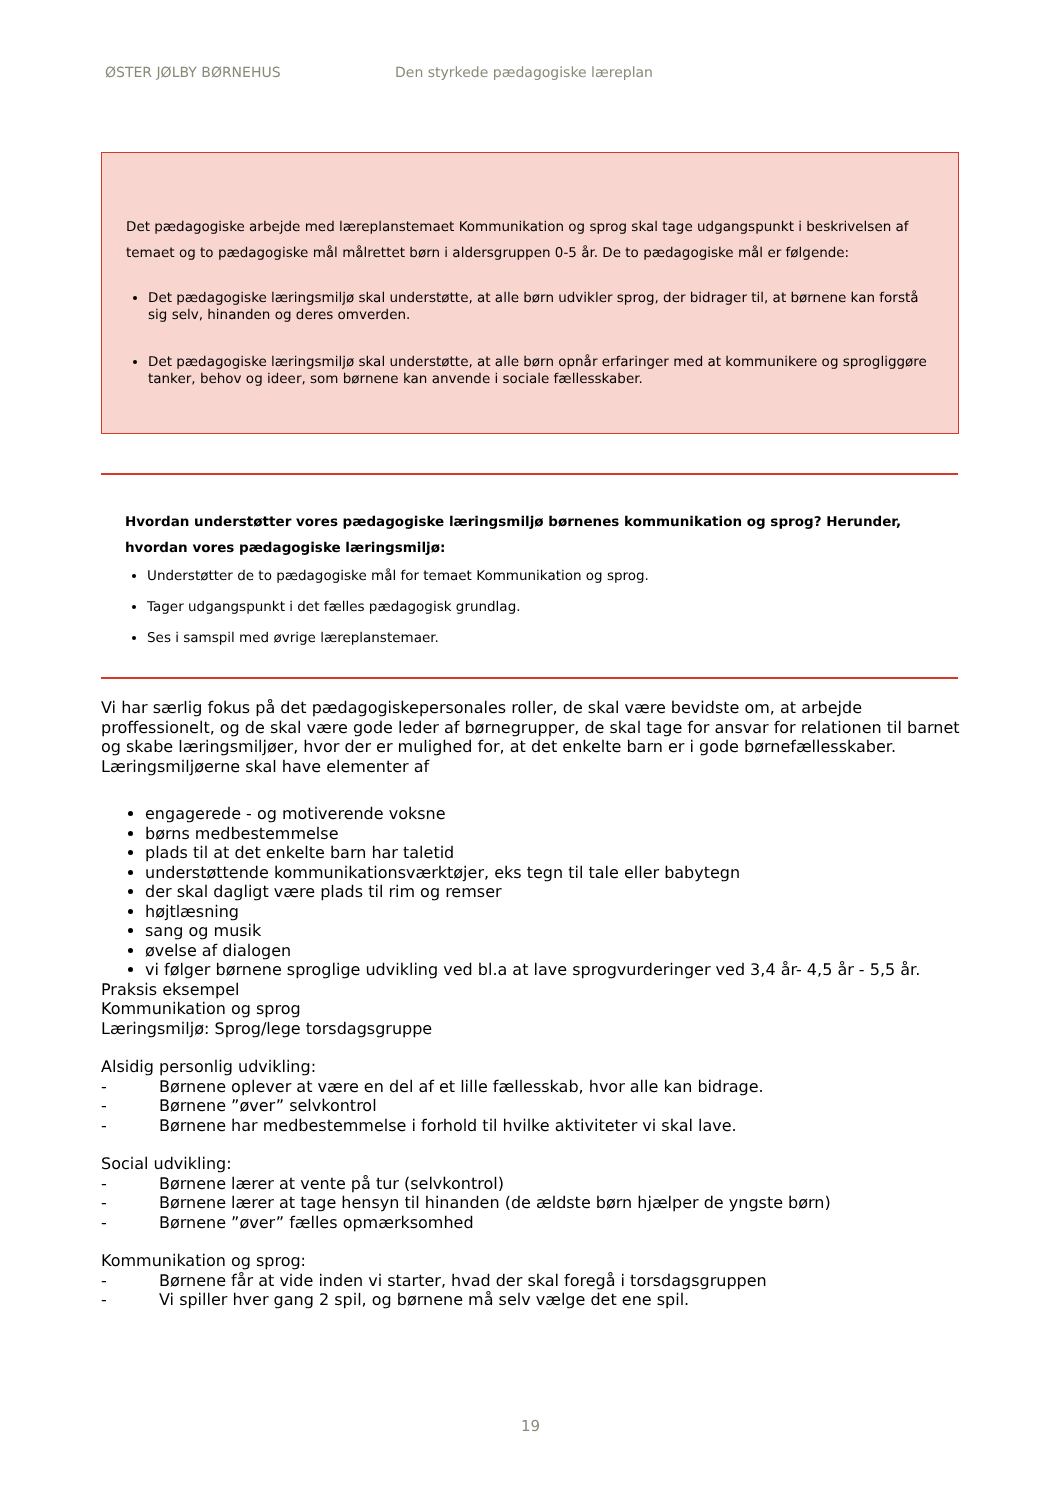ØSTER JØLBY BØRNEHUS Den styrkede pædagogiske læreplan
Det pædagogiske arbejde med læreplanstemaet Kommunikation og sprog skal tage udgangspunkt i beskrivelsen af temaet og to pædagogiske mål målrettet børn i aldersgruppen 0-5 år. De to pædagogiske mål er følgende:
Det pædagogiske læringsmiljø skal understøtte, at alle børn udvikler sprog, der bidrager til, at børnene kan forstå sig selv, hinanden og deres omverden.
Det pædagogiske læringsmiljø skal understøtte, at alle børn opnår erfaringer med at kommunikere og sprogliggøre tanker, behov og ideer, som børnene kan anvende i sociale fællesskaber.
Hvordan understøtter vores pædagogiske læringsmiljø børnenes kommunikation og sprog? Herunder, hvordan vores pædagogiske læringsmiljø:
Understøtter de to pædagogiske mål for temaet Kommunikation og sprog.
Tager udgangspunkt i det fælles pædagogisk grundlag.
Ses i samspil med øvrige læreplanstemaer.
Vi har særlig fokus på det pædagogiskepersonales roller, de skal være bevidste om, at arbejde proffessionelt, og de skal være gode leder af børnegrupper, de skal tage for ansvar for relationen til barnet og skabe læringsmiljøer, hvor der er mulighed for, at det enkelte barn er i gode børnefællesskaber.
Læringsmiljøerne skal have elementer af
engagerede - og motiverende voksne
børns medbestemmelse
plads til at det enkelte barn har taletid
understøttende kommunikationsværktøjer, eks tegn til tale eller babytegn
der skal dagligt være plads til rim og remser
højtlæsning
sang og musik
øvelse af dialogen
vi følger børnene sproglige udvikling ved bl.a at lave sprogvurderinger ved 3,4 år- 4,5 år - 5,5 år.
Praksis eksempel
Kommunikation og sprog
Læringsmiljø: Sprog/lege torsdagsgruppe
Alsidig personlig udvikling:
- Børnene oplever at være en del af et lille fællesskab, hvor alle kan bidrage.
- Børnene ”øver” selvkontrol
- Børnene har medbestemmelse i forhold til hvilke aktiviteter vi skal lave.
Social udvikling:
- Børnene lærer at vente på tur (selvkontrol)
- Børnene lærer at tage hensyn til hinanden (de ældste børn hjælper de yngste børn)
- Børnene ”øver” fælles opmærksomhed
Kommunikation og sprog:
- Børnene får at vide inden vi starter, hvad der skal foregå i torsdagsgruppen
- Vi spiller hver gang 2 spil, og børnene må selv vælge det ene spil.
19